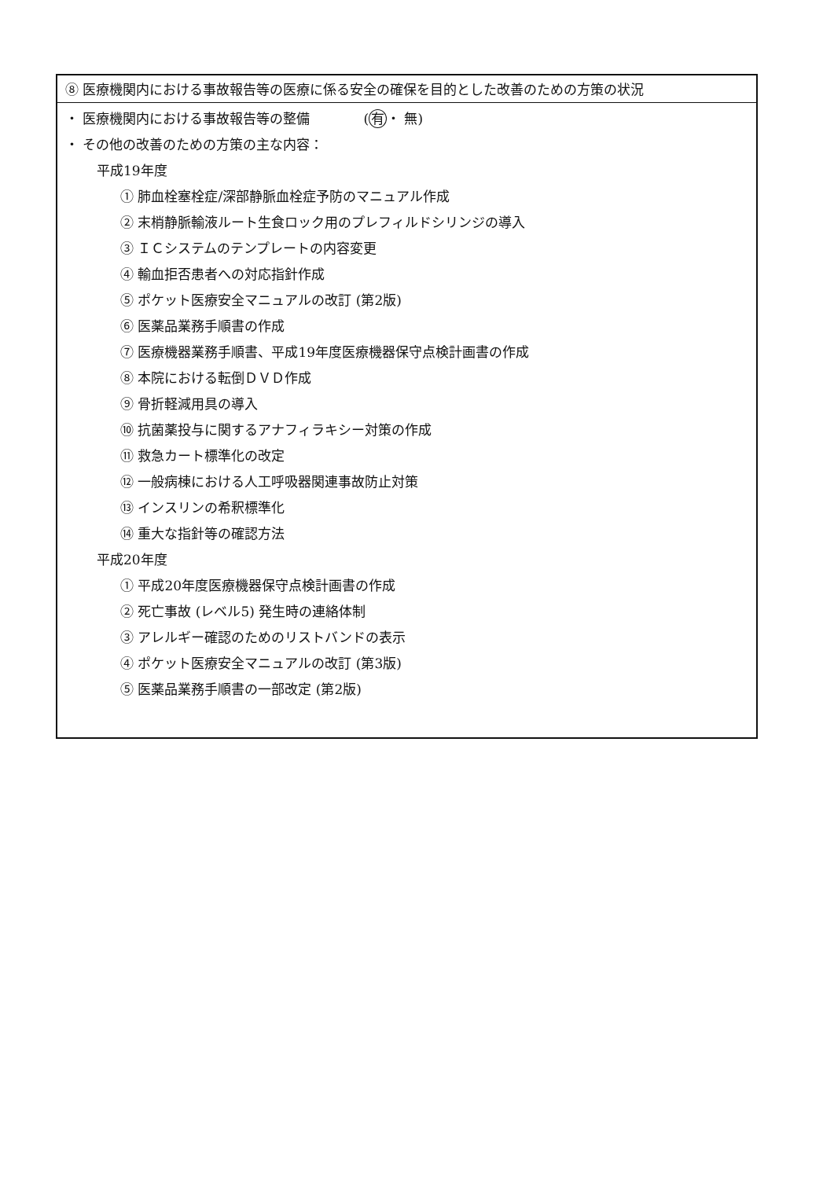⑧ 医療機関内における事故報告等の医療に係る安全の確保を目的とした改善のための方策の状況
・ 医療機関内における事故報告等の整備　　　　(有・ 無)
・ その他の改善のための方策の主な内容：
平成19年度
① 肺血栓塞栓症/深部静脈血栓症予防のマニュアル作成
② 末梢静脈輸液ルート生食ロック用のプレフィルドシリンジの導入
③ ＩＣシステムのテンプレートの内容変更
④ 輸血拒否患者への対応指針作成
⑤ ポケット医療安全マニュアルの改訂 (第2版)
⑥ 医薬品業務手順書の作成
⑦ 医療機器業務手順書、平成19年度医療機器保守点検計画書の作成
⑧ 本院における転倒ＤＶＤ作成
⑨ 骨折軽減用具の導入
⑩ 抗菌薬投与に関するアナフィラキシー対策の作成
⑪ 救急カート標準化の改定
⑫ 一般病棟における人工呼吸器関連事故防止対策
⑬ インスリンの希釈標準化
⑭ 重大な指針等の確認方法
平成20年度
① 平成20年度医療機器保守点検計画書の作成
② 死亡事故 (レベル5) 発生時の連絡体制
③ アレルギー確認のためのリストバンドの表示
④ ポケット医療安全マニュアルの改訂 (第3版)
⑤ 医薬品業務手順書の一部改定 (第2版)